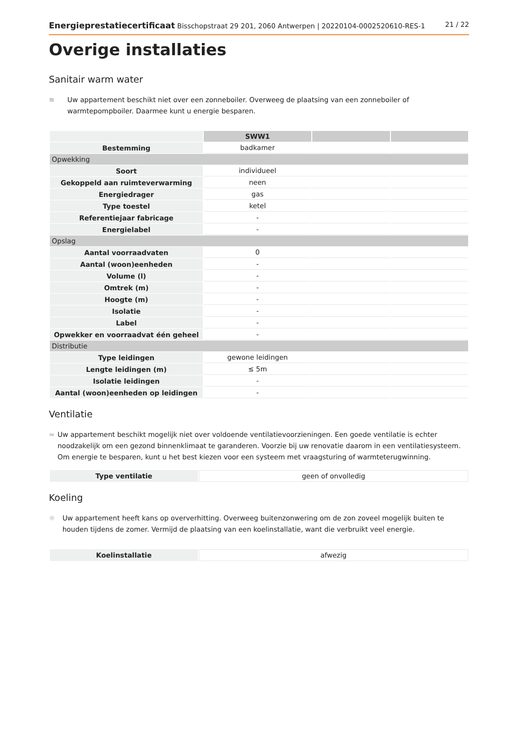Energieprestatiecertificaat Bisschopstraat 29 201, 2060 Antwerpen | 20220104-0002520610-RES-1 21 / 22
Overige installaties
Sanitair warm water
≋ Uw appartement beschikt niet over een zonneboiler. Overweeg de plaatsing van een zonneboiler of warmtepompboiler. Daarmee kunt u energie besparen.
| | SWW1 | | |
| --- | --- | --- | --- |
| Bestemming | badkamer | | |
| Opwekking | | | |
| Soort | individueel | | |
| Gekoppeld aan ruimteverwarming | neen | | |
| Energiedrager | gas | | |
| Type toestel | ketel | | |
| Referentiejaar fabricage | - | | |
| Energielabel | - | | |
| Opslag | | | |
| Aantal voorraadvaten | 0 | | |
| Aantal (woon)eenheden | - | | |
| Volume (l) | - | | |
| Omtrek (m) | - | | |
| Hoogte (m) | - | | |
| Isolatie | - | | |
| Label | - | | |
| Opwekker en voorraadvat één geheel | - | | |
| Distributie | | | |
| Type leidingen | gewone leidingen | | |
| Lengte leidingen (m) | ≤ 5m | | |
| Isolatie leidingen | - | | |
| Aantal (woon)eenheden op leidingen | - | | |
Ventilatie
≈ Uw appartement beschikt mogelijk niet over voldoende ventilatievoorzieningen. Een goede ventilatie is echter noodzakelijk om een gezond binnenklimaat te garanderen. Voorzie bij uw renovatie daarom in een ventilatiesysteem. Om energie te besparen, kunt u het best kiezen voor een systeem met vraagsturing of warmteterugwinning.
| Type ventilatie | geen of onvolledig |
Koeling
☼ Uw appartement heeft kans op oververhitting. Overweeg buitenzonwering om de zon zoveel mogelijk buiten te houden tijdens de zomer. Vermijd de plaatsing van een koelinstallatie, want die verbruikt veel energie.
| Koelinstallatie | afwezig |